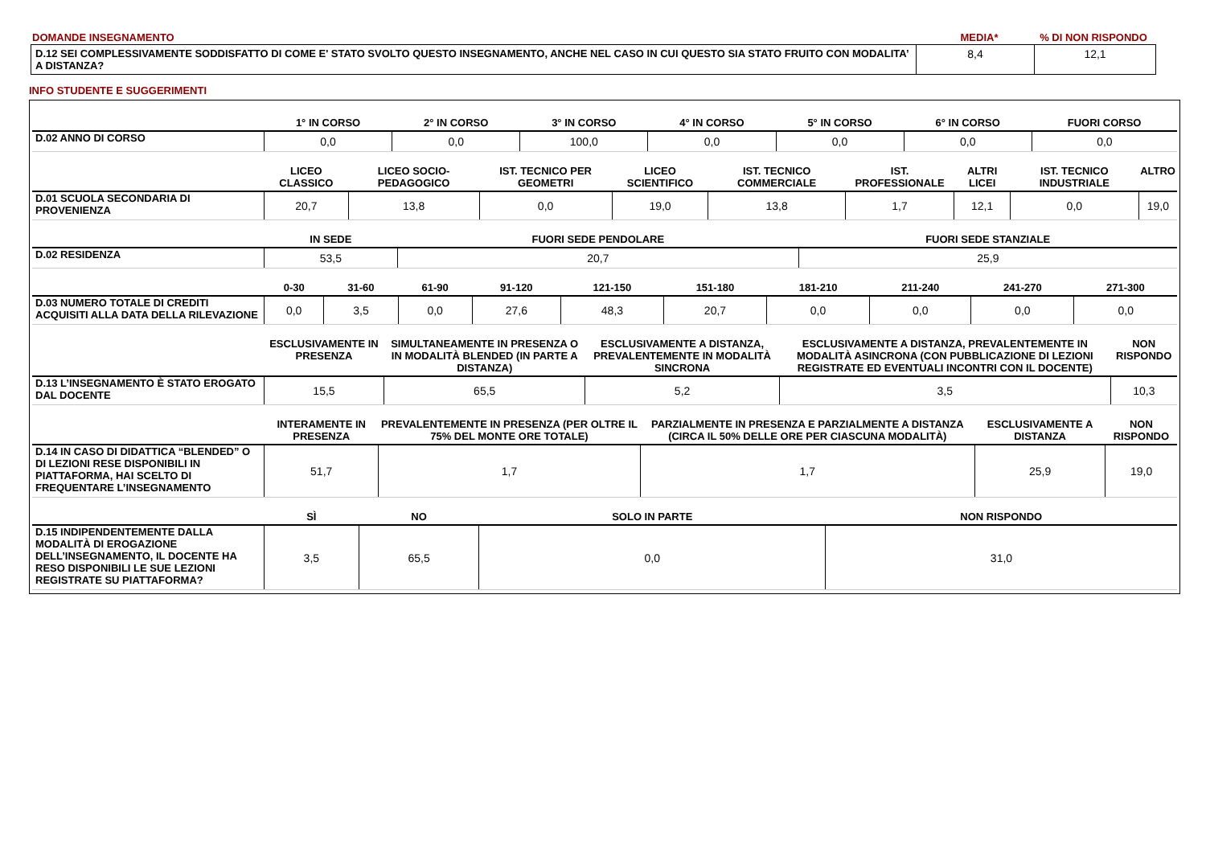| DOMANDE INSEGNAMENTO | MEDIA* | % DI NON RISPONDO |
| D.12 SEI COMPLESSIVAMENTE SODDISFATTO DI COME E' STATO SVOLTO QUESTO INSEGNAMENTO, ANCHE NEL CASO IN CUI QUESTO SIA STATO FRUITO CON MODALITA’ A DISTANZA? | 8,4 | 12,1 |
INFO STUDENTE E SUGGERIMENTI
| | 1° IN CORSO | 2° IN CORSO | 3° IN CORSO | 4° IN CORSO | 5° IN CORSO | 6° IN CORSO | FUORI CORSO |
| --- | --- | --- | --- | --- | --- | --- | --- |
| D.02 ANNO DI CORSO | 0,0 | 0,0 | 100,0 | 0,0 | 0,0 | 0,0 | 0,0 |
| | LICEO CLASSICO | LICEO SOCIO-PEDAGOGICO | IST. TECNICO PER GEOMETRI | LICEO SCIENTIFICO | IST. TECNICO COMMERCIALE | IST. PROFESSIONALE | ALTRI LICEI | IST. TECNICO INDUSTRIALE | ALTRO |
| --- | --- | --- | --- | --- | --- | --- | --- | --- | --- |
| D.01 SCUOLA SECONDARIA DI PROVENIENZA | 20,7 | 13,8 | 0,0 | 19,0 | 13,8 | 1,7 | 12,1 | 0,0 | 19,0 |
| | IN SEDE | FUORI SEDE PENDOLARE | FUORI SEDE STANZIALE |
| --- | --- | --- | --- |
| D.02 RESIDENZA | 53,5 | 20,7 | 25,9 |
| | 0-30 | 31-60 | 61-90 | 91-120 | 121-150 | 151-180 | 181-210 | 211-240 | 241-270 | 271-300 |
| --- | --- | --- | --- | --- | --- | --- | --- | --- | --- | --- |
| D.03 NUMERO TOTALE DI CREDITI ACQUISITI ALLA DATA DELLA RILEVAZIONE | 0,0 | 3,5 | 0,0 | 27,6 | 48,3 | 20,7 | 0,0 | 0,0 | 0,0 | 0,0 |
| | ESCLUSIVAMENTE IN PRESENZA | SIMULTANEAMENTE IN PRESENZA O IN MODALITÀ BLENDED (IN PARTE A DISTANZA) | ESCLUSIVAMENTE A DISTANZA, PREVALENTEMENTE IN MODALITÀ SINCRONA | ESCLUSIVAMENTE A DISTANZA, PREVALENTEMENTE IN MODALITÀ ASINCRONA (CON PUBBLICAZIONE DI LEZIONI REGISTRATE ED EVENTUALI INCONTRI CON IL DOCENTE) | NON RISPONDO |
| --- | --- | --- | --- | --- | --- |
| D.13 L’INSEGNAMENTO È STATO EROGATO DAL DOCENTE | 15,5 | 65,5 | 5,2 | 3,5 | 10,3 |
| | INTERAMENTE IN PRESENZA | PREVALENTEMENTE IN PRESENZA (PER OLTRE IL 75% DEL MONTE ORE TOTALE) | PARZIALMENTE IN PRESENZA E PARZIALMENTE A DISTANZA (CIRCA IL 50% DELLE ORE PER CIASCUNA MODALITÀ) | ESCLUSIVAMENTE A DISTANZA | NON RISPONDO |
| --- | --- | --- | --- | --- | --- |
| D.14 IN CASO DI DIDATTICA “BLENDED” O DI LEZIONI RESE DISPONIBILI IN PIATTAFORMA, HAI SCELTO DI FREQUENTARE L’INSEGNAMENTO | 51,7 | 1,7 | 1,7 | 25,9 | 19,0 |
| | SÌ | NO | SOLO IN PARTE | NON RISPONDO |
| --- | --- | --- | --- | --- |
| D.15 INDIPENDENTEMENTE DALLA MODALITÀ DI EROGAZIONE DELL’INSEGNAMENTO, IL DOCENTE HA RESO DISPONIBILI LE SUE LEZIONI REGISTRATE SU PIATTAFORMA? | 3,5 | 65,5 | 0,0 | 31,0 |